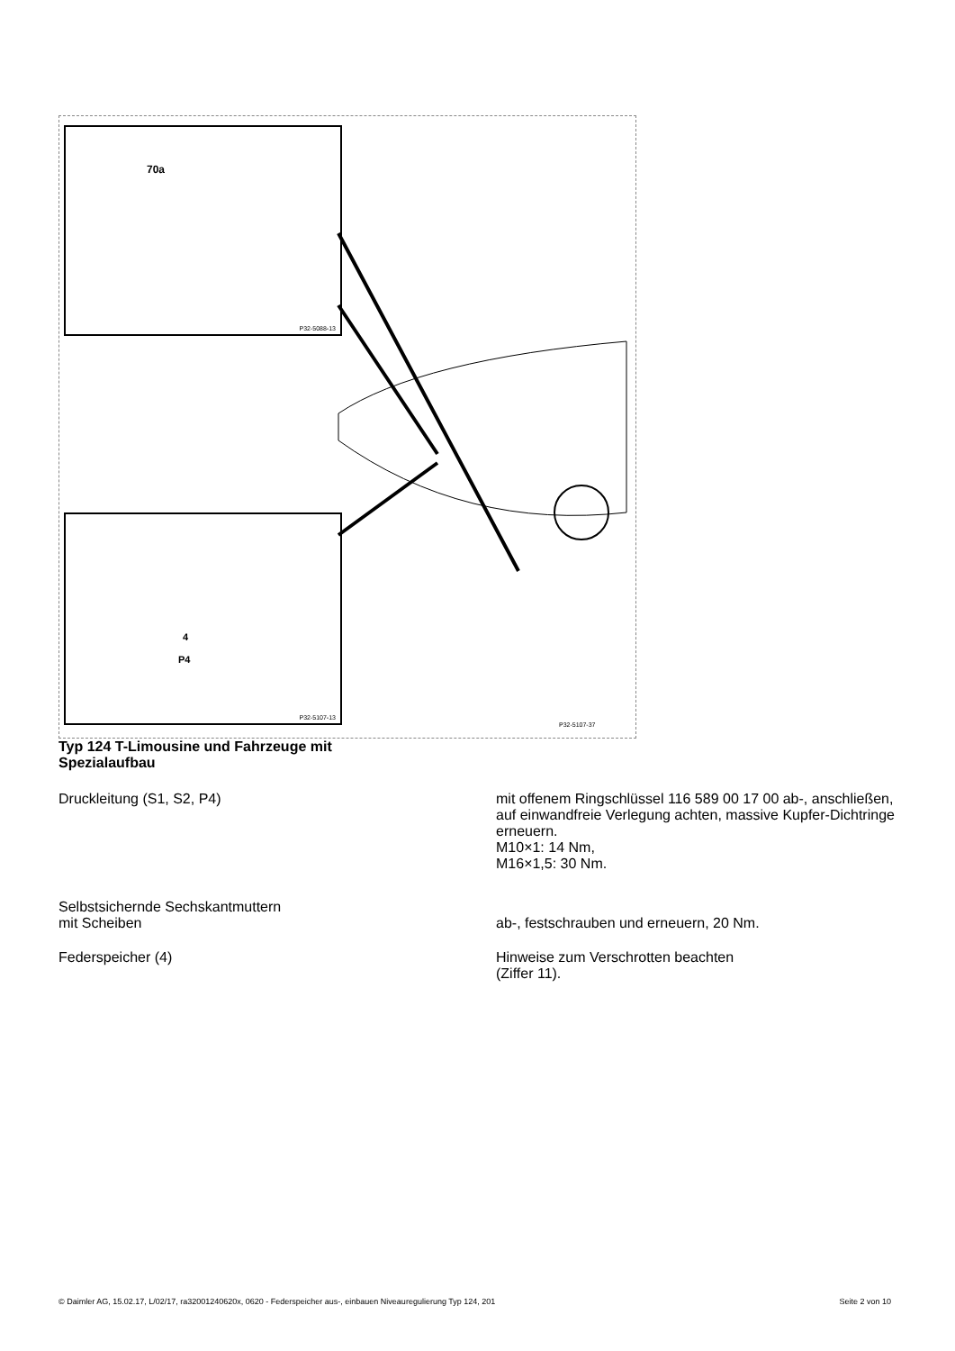70a
P32-5088-13
4
P4
P32-5107-13
P32-5107-37
Typ 124 T-Limousine und Fahrzeuge mit
Spezialaufbau
Druckleitung (S1, S2, P4) mit offenem Ringschlüssel 116 589 00 17 00 ab-, anschließen, auf einwandfreie Verlegung achten, massive Kupfer-Dichtringe erneuern.
M10×1: 14 Nm,
M16×1,5: 30 Nm.
Selbstsichernde Sechskantmuttern
mit Scheiben
ab-, festschrauben und erneuern, 20 Nm.
Federspeicher (4) Hinweise zum Verschrotten beachten
(Ziffer 11).
© Daimler AG, 15.02.17, L/02/17, ra32001240620x, 0620 - Federspeicher aus-, einbauen Niveauregulierung Typ 124, 201 Seite 2 von 10